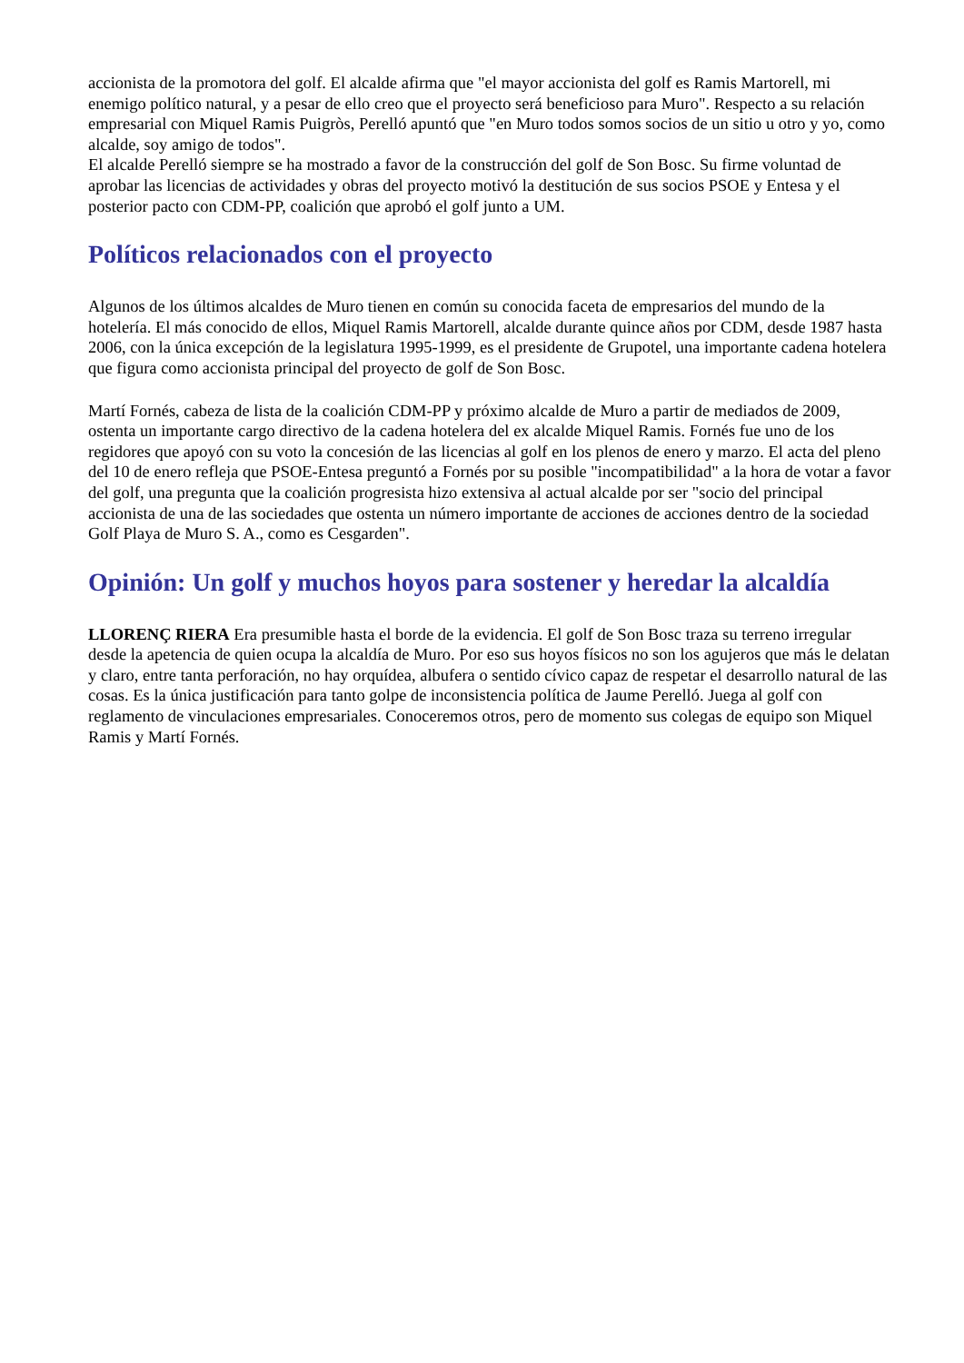accionista de la promotora del golf. El alcalde afirma que "el mayor accionista del golf es Ramis Martorell, mi enemigo político natural, y a pesar de ello creo que el proyecto será beneficioso para Muro". Respecto a su relación empresarial con Miquel Ramis Puigròs, Perelló apuntó que "en Muro todos somos socios de un sitio u otro y yo, como alcalde, soy amigo de todos".
El alcalde Perelló siempre se ha mostrado a favor de la construcción del golf de Son Bosc. Su firme voluntad de aprobar las licencias de actividades y obras del proyecto motivó la destitución de sus socios PSOE y Entesa y el posterior pacto con CDM-PP, coalición que aprobó el golf junto a UM.
Políticos relacionados con el proyecto
Algunos de los últimos alcaldes de Muro tienen en común su conocida faceta de empresarios del mundo de la hotelería. El más conocido de ellos, Miquel Ramis Martorell, alcalde durante quince años por CDM, desde 1987 hasta 2006, con la única excepción de la legislatura 1995-1999, es el presidente de Grupotel, una importante cadena hotelera que figura como accionista principal del proyecto de golf de Son Bosc.
Martí Fornés, cabeza de lista de la coalición CDM-PP y próximo alcalde de Muro a partir de mediados de 2009, ostenta un importante cargo directivo de la cadena hotelera del ex alcalde Miquel Ramis. Fornés fue uno de los regidores que apoyó con su voto la concesión de las licencias al golf en los plenos de enero y marzo. El acta del pleno del 10 de enero refleja que PSOE-Entesa preguntó a Fornés por su posible "incompatibilidad" a la hora de votar a favor del golf, una pregunta que la coalición progresista hizo extensiva al actual alcalde por ser "socio del principal accionista de una de las sociedades que ostenta un número importante de acciones de acciones dentro de la sociedad Golf Playa de Muro S. A., como es Cesgarden".
Opinión: Un golf y muchos hoyos para sostener y heredar la alcaldía
LLORENÇ RIERA Era presumible hasta el borde de la evidencia. El golf de Son Bosc traza su terreno irregular desde la apetencia de quien ocupa la alcaldía de Muro. Por eso sus hoyos físicos no son los agujeros que más le delatan y claro, entre tanta perforación, no hay orquídea, albufera o sentido cívico capaz de respetar el desarrollo natural de las cosas. Es la única justificación para tanto golpe de inconsistencia política de Jaume Perelló. Juega al golf con reglamento de vinculaciones empresariales. Conoceremos otros, pero de momento sus colegas de equipo son Miquel Ramis y Martí Fornés.